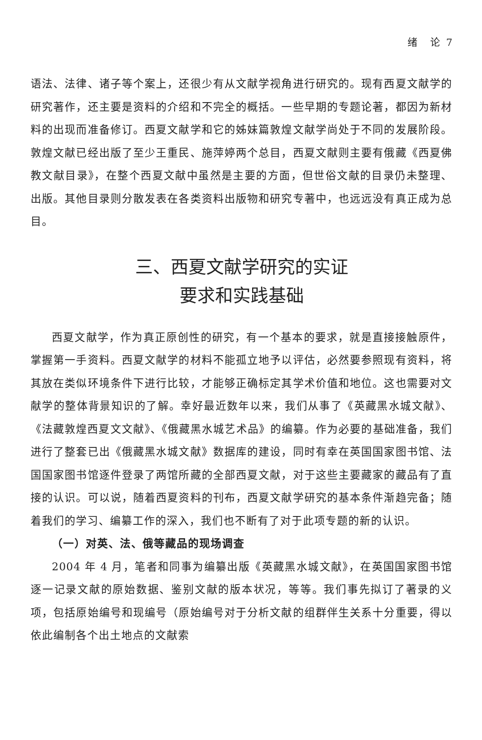绪 论 7
语法、法律、诸子等个案上，还很少有从文献学视角进行研究的。现有西夏文献学的研究著作，还主要是资料的介绍和不完全的概括。一些早期的专题论著，都因为新材料的出现而准备修订。西夏文献学和它的姊妹篇敦煌文献学尚处于不同的发展阶段。敦煌文献已经出版了至少王重民、施萍婷两个总目，西夏文献则主要有俄藏《西夏佛教文献目录》，在整个西夏文献中虽然是主要的方面，但世俗文献的目录仍未整理、出版。其他目录则分散发表在各类资料出版物和研究专著中，也远远没有真正成为总目。
三、西夏文献学研究的实证
要求和实践基础
西夏文献学，作为真正原创性的研究，有一个基本的要求，就是直接接触原件，掌握第一手资料。西夏文献学的材料不能孤立地予以评估，必然要参照现有资料，将其放在类似环境条件下进行比较，才能够正确标定其学术价值和地位。这也需要对文献学的整体背景知识的了解。幸好最近数年以来，我们从事了《英藏黑水城文献》、《法藏敦煌西夏文文献》、《俄藏黑水城艺术品》的编纂。作为必要的基础准备，我们进行了整套已出《俄藏黑水城文献》数据库的建设，同时有幸在英国国家图书馆、法国国家图书馆逐件登录了两馆所藏的全部西夏文献，对于这些主要藏家的藏品有了直接的认识。可以说，随着西夏资料的刊布，西夏文献学研究的基本条件渐趋完备；随着我们的学习、编纂工作的深入，我们也不断有了对于此项专题的新的认识。
（一）对英、法、俄等藏品的现场调查
2004 年 4 月，笔者和同事为编纂出版《英藏黑水城文献》，在英国国家图书馆逐一记录文献的原始数据、鉴别文献的版本状况，等等。我们事先拟订了著录的义项，包括原始编号和现编号（原始编号对于分析文献的组群伴生关系十分重要，得以依此编制各个出土地点的文献索